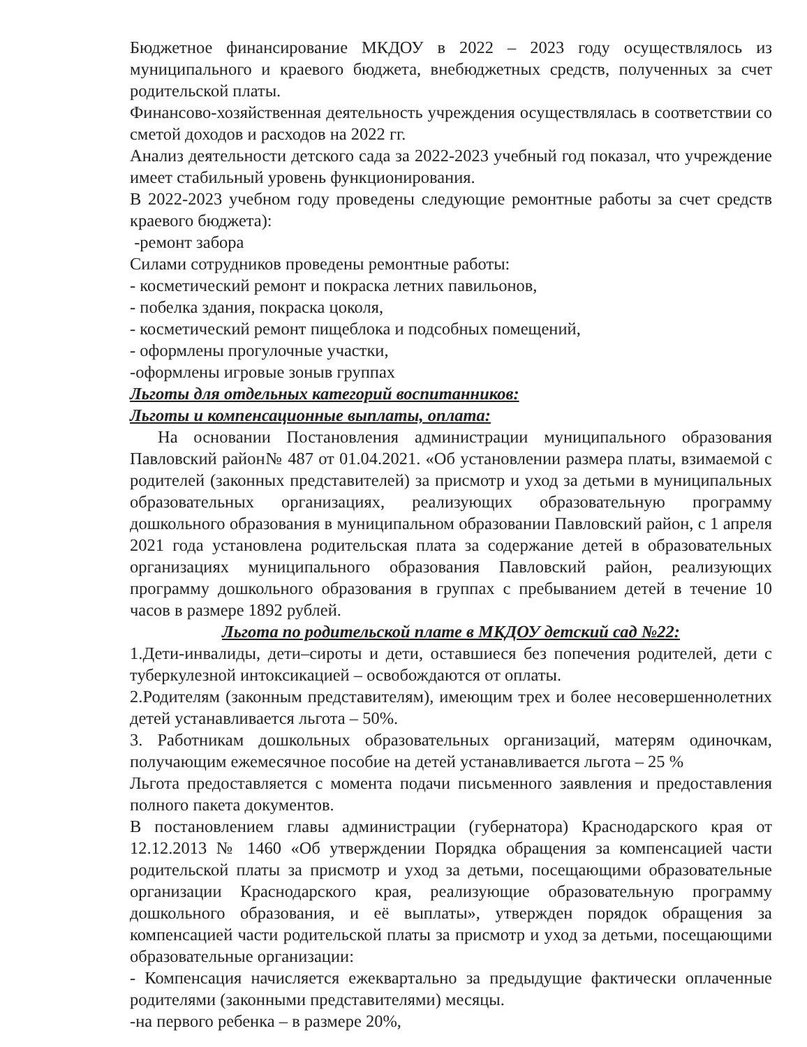Бюджетное финансирование МКДОУ в 2022 – 2023 году осуществлялось из муниципального и краевого бюджета, внебюджетных средств, полученных за счет родительской платы.
Финансово-хозяйственная деятельность учреждения осуществлялась в соответствии со сметой доходов и расходов на 2022 гг.
Анализ деятельности детского сада за 2022-2023 учебный год показал, что учреждение имеет стабильный уровень функционирования.
В 2022-2023 учебном году проведены следующие ремонтные работы за счет средств краевого бюджета):
-ремонт забора
Силами сотрудников проведены ремонтные работы:
- косметический ремонт и покраска летних павильонов,
- побелка здания, покраска цоколя,
- косметический ремонт пищеблока и подсобных помещений,
- оформлены прогулочные участки,
-оформлены игровые зоныв группах
Льготы для отдельных категорий воспитанников:
Льготы и компенсационные выплаты, оплата:
На основании Постановления администрации муниципального образования Павловский район№ 487 от 01.04.2021. «Об установлении размера платы, взимаемой с родителей (законных представителей) за присмотр и уход за детьми в муниципальных образовательных организациях, реализующих образовательную программу дошкольного образования в муниципальном образовании Павловский район, с 1 апреля 2021 года установлена родительская плата за содержание детей в образовательных организациях муниципального образования Павловский район, реализующих программу дошкольного образования в группах с пребыванием детей в течение 10 часов в размере 1892 рублей.
Льгота по родительской плате в МКДОУ детский сад №22:
1.Дети-инвалиды, дети–сироты и дети, оставшиеся без попечения родителей, дети с туберкулезной интоксикацией – освобождаются от оплаты.
2.Родителям (законным представителям), имеющим трех и более несовершеннолетних детей устанавливается льгота – 50%.
3. Работникам дошкольных образовательных организаций, матерям одиночкам, получающим ежемесячное пособие на детей устанавливается льгота – 25 %
Льгота предоставляется с момента подачи письменного заявления и предоставления полного пакета документов.
В постановлением главы администрации (губернатора) Краснодарского края от 12.12.2013 № 1460 «Об утверждении Порядка обращения за компенсацией части родительской платы за присмотр и уход за детьми, посещающими образовательные организации Краснодарского края, реализующие образовательную программу дошкольного образования, и её выплаты», утвержден порядок обращения за компенсацией части родительской платы за присмотр и уход за детьми, посещающими образовательные организации:
- Компенсация начисляется ежеквартально за предыдущие фактически оплаченные родителями (законными представителями) месяцы.
-на первого ребенка – в размере 20%,